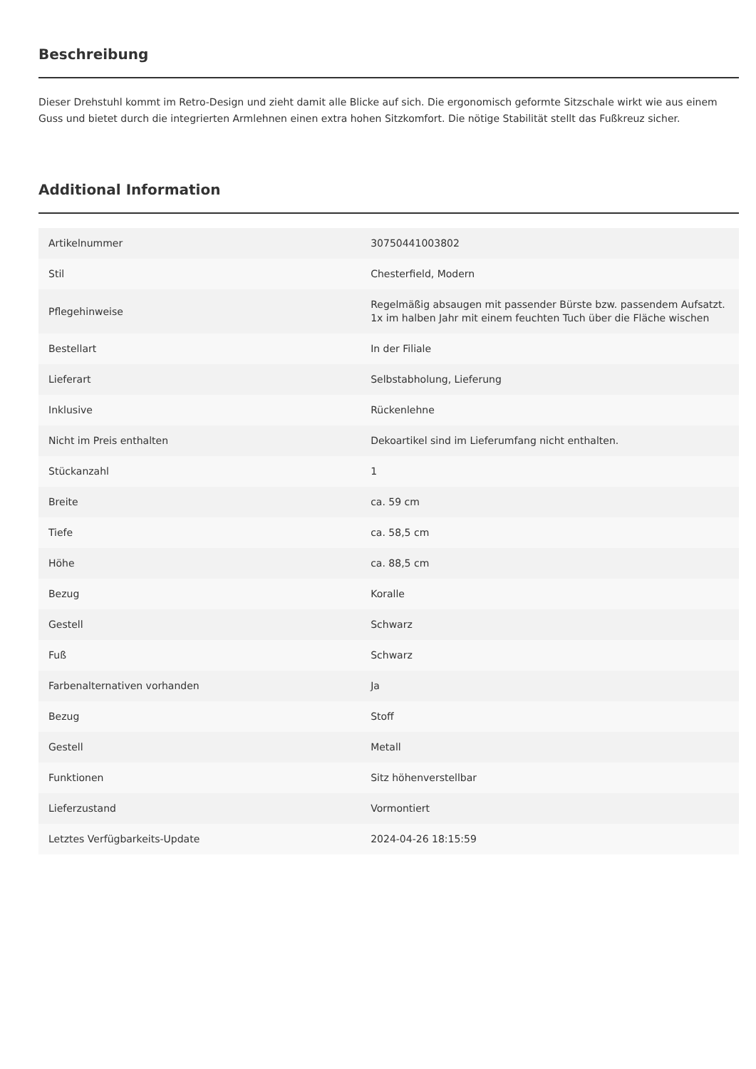Beschreibung
Dieser Drehstuhl kommt im Retro-Design und zieht damit alle Blicke auf sich. Die ergonomisch geformte Sitzschale wirkt wie aus einem Guss und bietet durch die integrierten Armlehnen einen extra hohen Sitzkomfort. Die nötige Stabilität stellt das Fußkreuz sicher.
Additional Information
| Artikelnummer | 30750441003802 |
| Stil | Chesterfield, Modern |
| Pflegehinweise | Regelmäßig absaugen mit passender Bürste bzw. passendem Aufsatzt. 1x im halben Jahr mit einem feuchten Tuch über die Fläche wischen |
| Bestellart | In der Filiale |
| Lieferart | Selbstabholung, Lieferung |
| Inklusive | Rückenlehne |
| Nicht im Preis enthalten | Dekoartikel sind im Lieferumfang nicht enthalten. |
| Stückanzahl | 1 |
| Breite | ca. 59 cm |
| Tiefe | ca. 58,5 cm |
| Höhe | ca. 88,5 cm |
| Bezug | Koralle |
| Gestell | Schwarz |
| Fuß | Schwarz |
| Farbenalternativen vorhanden | Ja |
| Bezug | Stoff |
| Gestell | Metall |
| Funktionen | Sitz höhenverstellbar |
| Lieferzustand | Vormontiert |
| Letztes Verfügbarkeits-Update | 2024-04-26 18:15:59 |